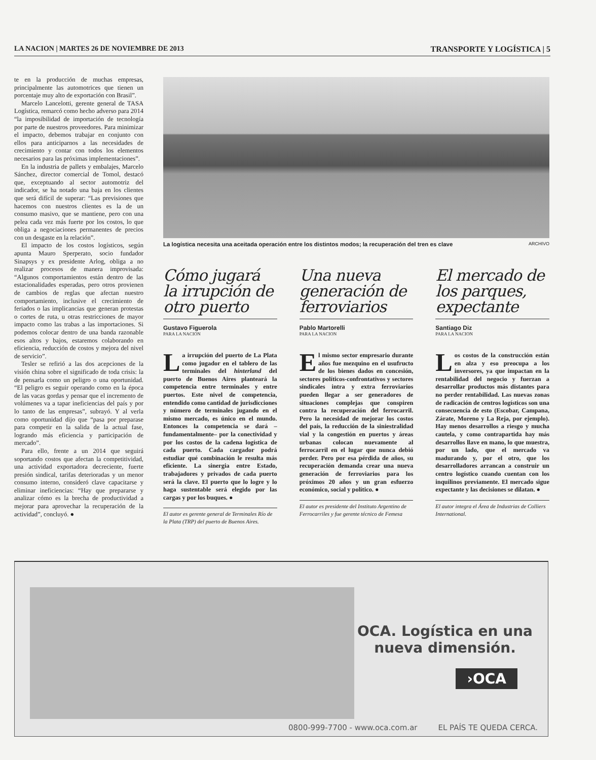LA NACION | MARTES 26 DE NOVIEMBRE DE 2013 TRANSPORTE Y LOGÍSTICA | 5
te en la producción de muchas empresas, principalmente las automotrices que tienen un porcentaje muy alto de exportación con Brasil”.
Marcelo Lancelotti, gerente general de TASA Logística, remarcó como hecho adverso para 2014 “la imposibilidad de importación de tecnología por parte de nuestros proveedores. Para minimizar el impacto, debemos trabajar en conjunto con ellos para anticiparnos a las necesidades de crecimiento y contar con todos los elementos necesarios para las próximas implementaciones”.
En la industria de pallets y embalajes, Marcelo Sánchez, director comercial de Tomol, destacó que, exceptuando al sector automotriz del indicador, se ha notado una baja en los clientes que será difícil de superar: “Las previsiones que hacemos con nuestros clientes es la de un consumo masivo, que se mantiene, pero con una pelea cada vez más fuerte por los costos, lo que obliga a negociaciones permanentes de precios con un desgaste en la relación”.
El impacto de los costos logísticos, según apunta Mauro Sperperato, socio fundador Sinapsys y ex presidente Arlog, obliga a no realizar procesos de manera improvisada: “Algunos comportamientos están dentro de las estacionalidades esperadas, pero otros provienen de cambios de reglas que afectan nuestro comportamiento, inclusive el crecimiento de feriados o las implicancias que generan protestas o cortes de ruta, u otras restricciones de mayor impacto como las trabas a las importaciones. Si podemos colocar dentro de una banda razonable esos altos y bajos, estaremos colaborando en eficiencia, reducción de costos y mejora del nivel de servicio”.
Tesler se refirió a las dos acepciones de la visión china sobre el significado de toda crisis: la de pensarla como un peligro o una oportunidad. “El peligro es seguir operando como en la época de las vacas gordas y pensar que el incremento de volúmenes va a tapar ineficiencias del país y por lo tanto de las empresas”, subrayó. Y al verla como oportunidad dijo que “pasa por preparase para competir en la salida de la actual fase, logrando más eficiencia y participación de mercado”.
Para ello, frente a un 2014 que seguirá soportando costos que afectan la competitividad, una actividad exportadora decreciente, fuerte presión sindical, tarifas deterioradas y un menor consumo interno, consideró clave capacitarse y eliminar ineficiencias: “Hay que prepararse y analizar cómo es la brecha de productividad a mejorar para aprovechar la recuperación de la actividad”, concluyó. ●
La logística necesita una aceitada operación entre los distintos modos; la recuperación del tren es clave ARCHIVO
Cómo jugará la irrupción de otro puerto
Gustavo Figuerola
PARA LA NACION
La irrupción del puerto de La Plata como jugador en el tablero de las terminales del hinterland del puerto de Buenos Aires planteará la competencia entre terminales y entre puertos. Este nivel de competencia, entendido como cantidad de jurisdicciones y número de terminales jugando en el mismo mercado, es único en el mundo. Entonces la competencia se dará –fundamentalmente– por la conectividad y por los costos de la cadena logística de cada puerto. Cada cargador podrá estudiar qué combinación le resulta más eficiente. La sinergia entre Estado, trabajadores y privados de cada puerto será la clave. El puerto que lo logre y lo haga sustentable será elegido por las cargas y por los buques. ●
El autor es gerente general de Terminales Río de la Plata (TRP) del puerto de Buenos Aires.
Una nueva generación de ferroviarios
Pablo Martorelli
PARA LA NACION
El mismo sector empresario durante años fue mezquino en el usufructo de los bienes dados en concesión, sectores políticos-confrontativos y sectores sindicales intra y extra ferroviarios pueden llegar a ser generadores de situaciones complejas que conspiren contra la recuperación del ferrocarril. Pero la necesidad de mejorar los costos del país, la reducción de la siniestralidad vial y la congestión en puertos y áreas urbanas colocan nuevamente al ferrocarril en el lugar que nunca debió perder. Pero por esa pérdida de años, su recuperación demanda crear una nueva generación de ferroviarios para los próximos 20 años y un gran esfuerzo económico, social y político. ●
El autor es presidente del Instituto Argentino de Ferrocarriles y fue gerente técnico de Femesa
El mercado de los parques, expectante
Santiago Diz
PARA LA NACION
Los costos de la construcción están en alza y eso preocupa a los inversores, ya que impactan en la rentabilidad del negocio y fuerzan a desarrollar productos más distantes para no perder rentabilidad. Las nuevas zonas de radicación de centros logísticos son una consecuencia de esto (Escobar, Campana, Zárate, Moreno y La Reja, por ejemplo). Hay menos desarrollos a riesgo y mucha cautela, y como contrapartida hay más desarrollos llave en mano, lo que muestra, por un lado, que el mercado va madurando y, por el otro, que los desarrolladores arrancan a construir un centro logístico cuando cuentan con los inquilinos previamente. El mercado sigue expectante y las decisiones se dilatan. ●
El autor integra el Área de Industrias de Colliers International.
OCA. Logística en una
nueva dimensión.
›OCA
0800-999-7700 - www.oca.com.ar EL PAÍS TE QUEDA CERCA.